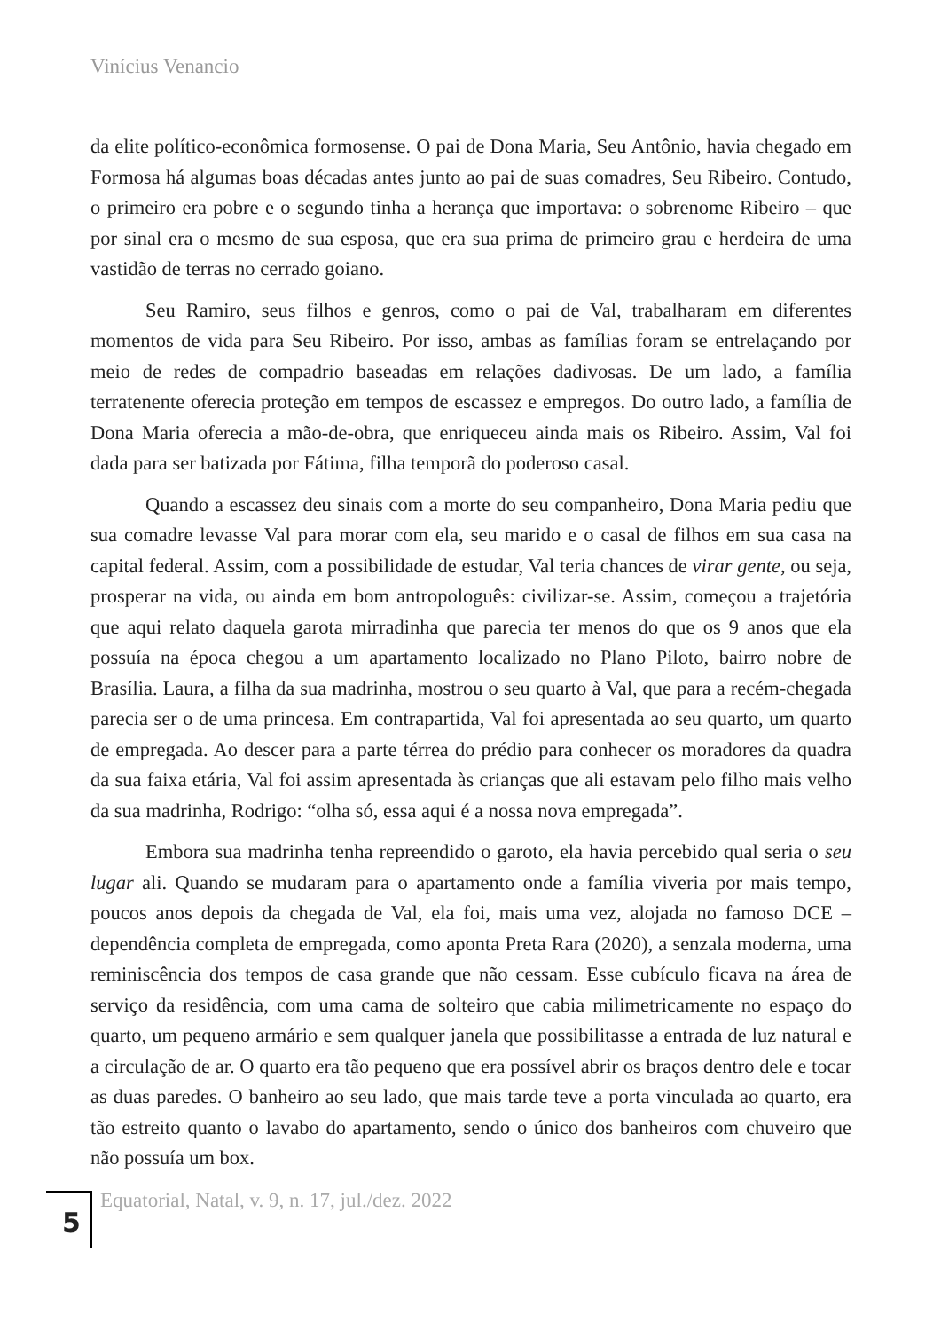Vinícius Venancio
da elite político-econômica formosense. O pai de Dona Maria, Seu Antônio, havia chegado em Formosa há algumas boas décadas antes junto ao pai de suas comadres, Seu Ribeiro. Contudo, o primeiro era pobre e o segundo tinha a herança que importava: o sobrenome Ribeiro – que por sinal era o mesmo de sua esposa, que era sua prima de primeiro grau e herdeira de uma vastidão de terras no cerrado goiano.
Seu Ramiro, seus filhos e genros, como o pai de Val, trabalharam em diferentes momentos de vida para Seu Ribeiro. Por isso, ambas as famílias foram se entrelaçando por meio de redes de compadrio baseadas em relações dadivosas. De um lado, a família terratenente oferecia proteção em tempos de escassez e empregos. Do outro lado, a família de Dona Maria oferecia a mão-de-obra, que enriqueceu ainda mais os Ribeiro. Assim, Val foi dada para ser batizada por Fátima, filha temporã do poderoso casal.
Quando a escassez deu sinais com a morte do seu companheiro, Dona Maria pediu que sua comadre levasse Val para morar com ela, seu marido e o casal de filhos em sua casa na capital federal. Assim, com a possibilidade de estudar, Val teria chances de virar gente, ou seja, prosperar na vida, ou ainda em bom antropologuês: civilizar-se. Assim, começou a trajetória que aqui relato daquela garota mirradinha que parecia ter menos do que os 9 anos que ela possuía na época chegou a um apartamento localizado no Plano Piloto, bairro nobre de Brasília. Laura, a filha da sua madrinha, mostrou o seu quarto à Val, que para a recém-chegada parecia ser o de uma princesa. Em contrapartida, Val foi apresentada ao seu quarto, um quarto de empregada. Ao descer para a parte térrea do prédio para conhecer os moradores da quadra da sua faixa etária, Val foi assim apresentada às crianças que ali estavam pelo filho mais velho da sua madrinha, Rodrigo: “olha só, essa aqui é a nossa nova empregada”.
Embora sua madrinha tenha repreendido o garoto, ela havia percebido qual seria o seu lugar ali. Quando se mudaram para o apartamento onde a família viveria por mais tempo, poucos anos depois da chegada de Val, ela foi, mais uma vez, alojada no famoso DCE – dependência completa de empregada, como aponta Preta Rara (2020), a senzala moderna, uma reminiscência dos tempos de casa grande que não cessam. Esse cubículo ficava na área de serviço da residência, com uma cama de solteiro que cabia milimetricamente no espaço do quarto, um pequeno armário e sem qualquer janela que possibilitasse a entrada de luz natural e a circulação de ar. O quarto era tão pequeno que era possível abrir os braços dentro dele e tocar as duas paredes. O banheiro ao seu lado, que mais tarde teve a porta vinculada ao quarto, era tão estreito quanto o lavabo do apartamento, sendo o único dos banheiros com chuveiro que não possuía um box.
5
Equatorial, Natal, v. 9, n. 17, jul./dez. 2022